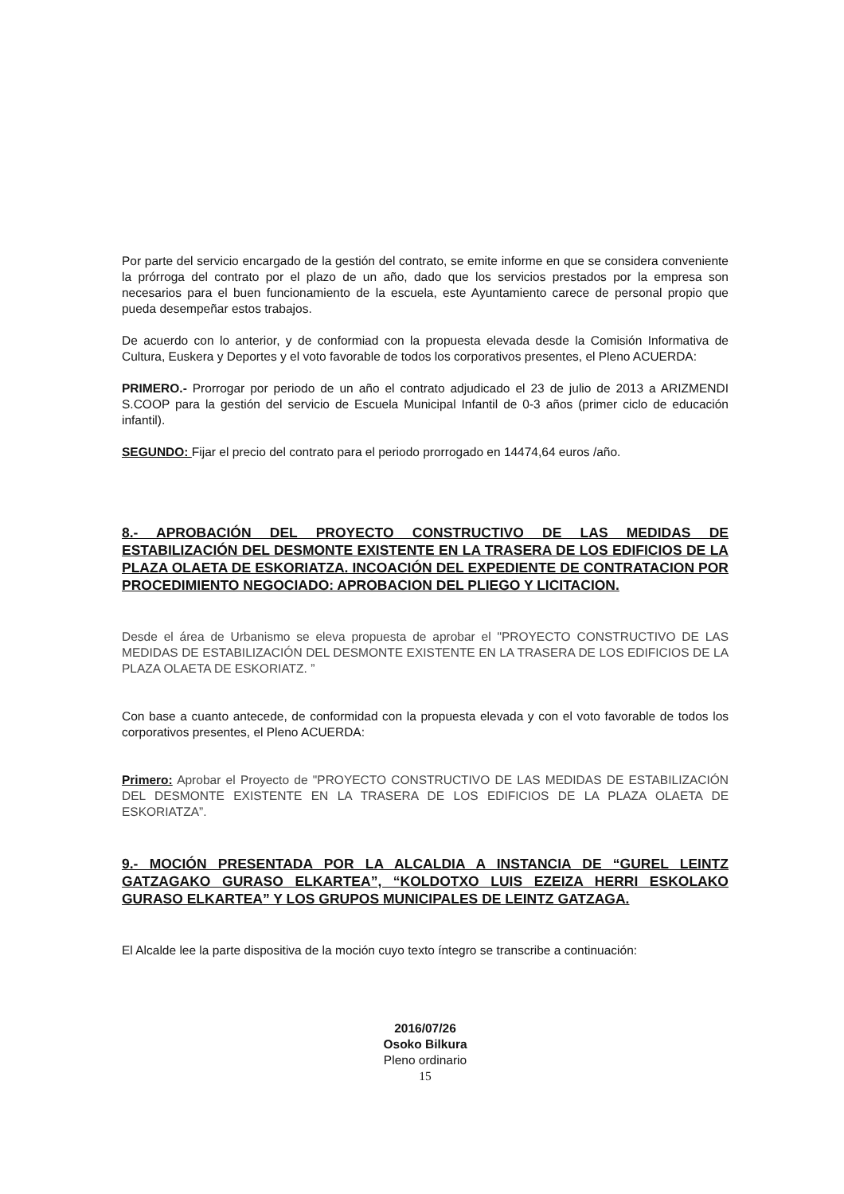Por parte del servicio encargado de la gestión del contrato, se emite informe en que se considera conveniente la prórroga del contrato por el plazo de un año, dado que los servicios prestados por la empresa son necesarios para el buen funcionamiento de la escuela, este Ayuntamiento carece de personal propio que pueda desempeñar estos trabajos.
De acuerdo con lo anterior, y de conformiad con la propuesta elevada desde la Comisión Informativa de Cultura, Euskera y Deportes y el voto favorable de todos los corporativos presentes, el Pleno ACUERDA:
PRIMERO.- Prorrogar por periodo de un año el contrato adjudicado el 23 de julio de 2013 a ARIZMENDI S.COOP para la gestión del servicio de Escuela Municipal Infantil de 0-3 años (primer ciclo de educación infantil).
SEGUNDO: Fijar el precio del contrato para el periodo prorrogado en 14474,64 euros /año.
8.- APROBACIÓN DEL PROYECTO CONSTRUCTIVO DE LAS MEDIDAS DE ESTABILIZACIÓN DEL DESMONTE EXISTENTE EN LA TRASERA DE LOS EDIFICIOS DE LA PLAZA OLAETA DE ESKORIATZA. INCOACIÓN DEL EXPEDIENTE DE CONTRATACION POR PROCEDIMIENTO NEGOCIADO: APROBACION DEL PLIEGO Y LICITACION.
Desde el área de Urbanismo se eleva propuesta de aprobar el "PROYECTO CONSTRUCTIVO DE LAS MEDIDAS DE ESTABILIZACIÓN DEL DESMONTE EXISTENTE EN LA TRASERA DE LOS EDIFICIOS DE LA PLAZA OLAETA DE ESKORIATZ. ”
Con base a cuanto antecede, de conformidad con la propuesta elevada y con el voto favorable de todos los corporativos presentes, el Pleno ACUERDA:
Primero: Aprobar el Proyecto de "PROYECTO CONSTRUCTIVO DE LAS MEDIDAS DE ESTABILIZACIÓN DEL DESMONTE EXISTENTE EN LA TRASERA DE LOS EDIFICIOS DE LA PLAZA OLAETA DE ESKORIATZA”.
9.- MOCIÓN PRESENTADA POR LA ALCALDIA A INSTANCIA DE “GUREL LEINTZ GATZAGAKO GURASO ELKARTEA”, “KOLDOTXO LUIS EZEIZA HERRI ESKOLAKO GURASO ELKARTEA” Y LOS GRUPOS MUNICIPALES DE LEINTZ GATZAGA.
El Alcalde lee la parte dispositiva de la moción cuyo texto íntegro se transcribe a continuación:
2016/07/26
Osoko Bilkura
Pleno ordinario
15